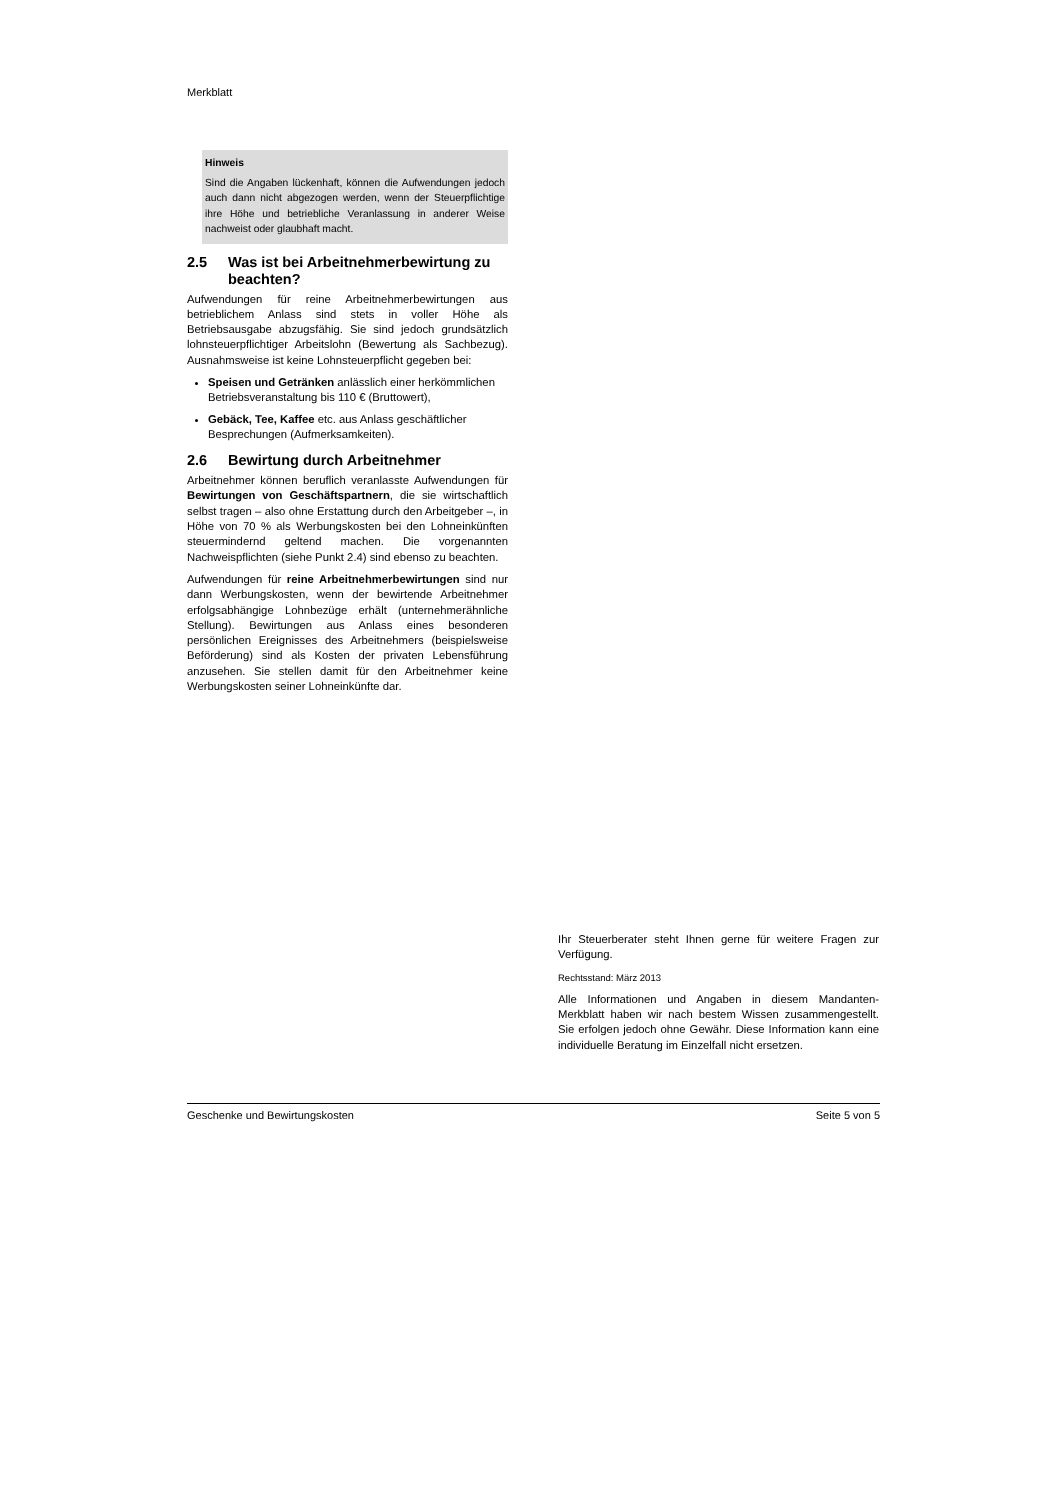Merkblatt
Hinweis
Sind die Angaben lückenhaft, können die Aufwendungen jedoch auch dann nicht abgezogen werden, wenn der Steuerpflichtige ihre Höhe und betriebliche Veranlassung in anderer Weise nachweist oder glaubhaft macht.
2.5 Was ist bei Arbeitnehmerbewirtung zu beachten?
Aufwendungen für reine Arbeitnehmerbewirtungen aus betrieblichem Anlass sind stets in voller Höhe als Betriebsausgabe abzugsfähig. Sie sind jedoch grundsätzlich lohnsteuerpflichtiger Arbeitslohn (Bewertung als Sachbezug). Ausnahmsweise ist keine Lohnsteuerpflicht gegeben bei:
Speisen und Getränken anlässlich einer herkömmlichen Betriebsveranstaltung bis 110 € (Bruttowert),
Gebäck, Tee, Kaffee etc. aus Anlass geschäftlicher Besprechungen (Aufmerksamkeiten).
2.6 Bewirtung durch Arbeitnehmer
Arbeitnehmer können beruflich veranlasste Aufwendungen für Bewirtungen von Geschäftspartnern, die sie wirtschaftlich selbst tragen – also ohne Erstattung durch den Arbeitgeber –, in Höhe von 70 % als Werbungskosten bei den Lohneinkünften steuermindernd geltend machen. Die vorgenannten Nachweispflichten (siehe Punkt 2.4) sind ebenso zu beachten.
Aufwendungen für reine Arbeitnehmerbewirtungen sind nur dann Werbungskosten, wenn der bewirtende Arbeitnehmer erfolgsabhängige Lohnbezüge erhält (unternehmerähnliche Stellung). Bewirtungen aus Anlass eines besonderen persönlichen Ereignisses des Arbeitnehmers (beispielsweise Beförderung) sind als Kosten der privaten Lebensführung anzusehen. Sie stellen damit für den Arbeitnehmer keine Werbungskosten seiner Lohneinkünfte dar.
Ihr Steuerberater steht Ihnen gerne für weitere Fragen zur Verfügung.
Rechtsstand: März 2013
Alle Informationen und Angaben in diesem Mandanten-Merkblatt haben wir nach bestem Wissen zusammengestellt. Sie erfolgen jedoch ohne Gewähr. Diese Information kann eine individuelle Beratung im Einzelfall nicht ersetzen.
Geschenke und Bewirtungskosten Seite 5 von 5